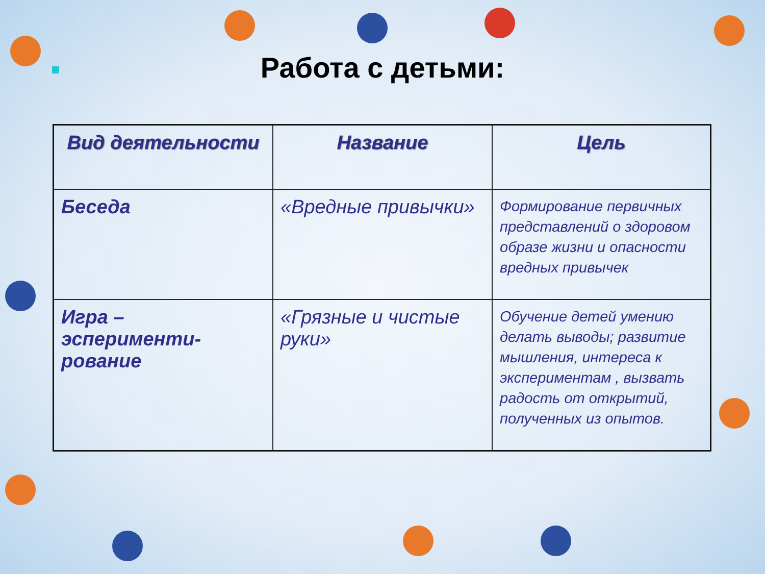Работа с детьми:
| Вид деятельности | Название | Цель |
| --- | --- | --- |
| Беседа | «Вредные привычки» | Формирование первичных представлений о здоровом образе жизни и опасности вредных привычек |
| Игра – эсперименти-рование | «Грязные и чистые руки» | Обучение детей умению делать выводы; развитие мышления, интереса к экспериментам , вызвать радость от открытий, полученных из опытов. |